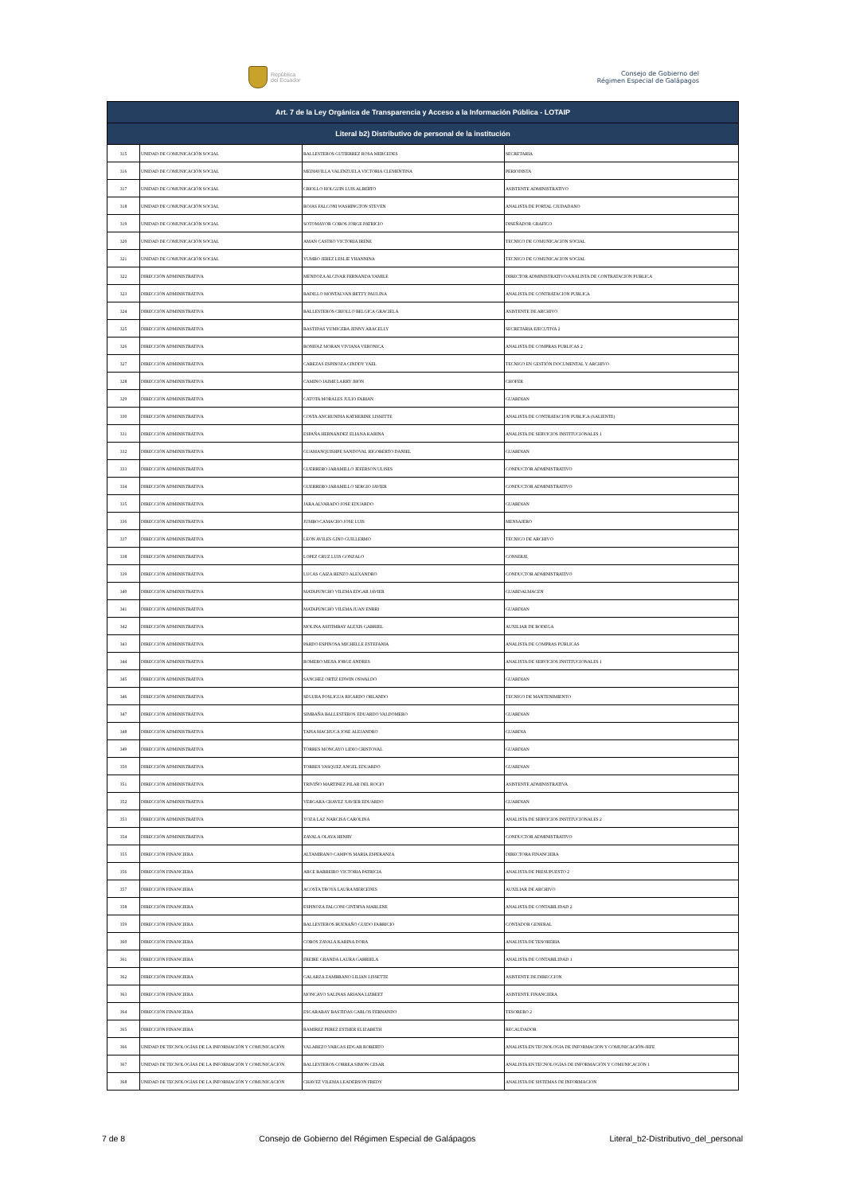República
del Ecuador
Consejo de Gobierno del
Régimen Especial de Galápagos
| Art. 7 de la Ley Orgánica de Transparencia y Acceso a la Información Pública - LOTAIP | | | |
| --- | --- | --- | --- |
| Literal b2) Distributivo de personal de la institución | | | |
| 315 | UNIDAD DE COMUNICACIÓN SOCIAL | BALLESTEROS GUTIERREZ ROSA MERCEDES | SECRETARIA |
| 316 | UNIDAD DE COMUNICACIÓN SOCIAL | MEDIAVILLA VALENZUELA VICTORIA CLEMENTINA | PERIODISTA |
| 317 | UNIDAD DE COMUNICACIÓN SOCIAL | CRIOLLO HOLGUIN LUIS ALBERTO | ASISTENTE ADMINISTRATIVO |
| 318 | UNIDAD DE COMUNICACIÓN SOCIAL | ROJAS FALCONI WASHINGTON STEVEN | ANALISTA DE PORTAL CIUDADANO |
| 319 | UNIDAD DE COMUNICACIÓN SOCIAL | SOTOMAYOR COBOS JORGE PATRICIO | DISEÑADOR GRAFICO |
| 320 | UNIDAD DE COMUNICACIÓN SOCIAL | AMAN CASTRO VICTORIA IRENE | TECNICO DE COMUNICACION SOCIAL |
| 321 | UNIDAD DE COMUNICACIÓN SOCIAL | YUMBO JEREZ LESLIE YHANNINA | TECNICO DE COMUNICACION SOCIAL |
| 322 | DIRECCIÓN ADMINISTRATIVA | MENDOZA ALCIVAR FERNANDA YAMILE | DIRECTOR ADMINISTRATIVO/ANALISTA DE CONTRATACION PUBLICA |
| 323 | DIRECCIÓN ADMINISTRATIVA | BADILLO MONTALVAN BETTY PAULINA | ANALISTA DE CONTRATACION PUBLICA |
| 324 | DIRECCIÓN ADMINISTRATIVA | BALLESTEROS CRIOLLO BELGICA GRACIELA | ASISTENTE DE ARCHIVO |
| 325 | DIRECCIÓN ADMINISTRATIVA | BASTIDAS YUMICEBA JENNY ARACELLY | SECRETARIA EJECUTIVA 2 |
| 326 | DIRECCIÓN ADMINISTRATIVA | BONIFAZ MORAN VIVIANA VERONICA | ANALISTA DE COMPRAS PUBLICAS 2 |
| 327 | DIRECCIÓN ADMINISTRATIVA | CABEZAS ESPINOZA CINDDY YAEL | TECNICO EN GESTIÓN DOCUMENTAL Y ARCHIVO |
| 328 | DIRECCIÓN ADMINISTRATIVA | CAMINO JAIME LARRY JHON | CHOFER |
| 329 | DIRECCIÓN ADMINISTRATIVA | CATOTA MORALES JULIO FABIAN | GUARDIAN |
| 330 | DIRECCIÓN ADMINISTRATIVA | COSTA ANCHUNDIA KATHERINE LISSETTE | ANALISTA DE CONTRATACION PUBLICA (SALIENTE) |
| 331 | DIRECCIÓN ADMINISTRATIVA | ESPAÑA HERNANDEZ ELIANA KARINA | ANALISTA DE SERVICIOS INSTITUCIONALES 1 |
| 332 | DIRECCIÓN ADMINISTRATIVA | GUAMANQUISHPE SANDOVAL RIGOBERTO DANIEL | GUARDIAN |
| 333 | DIRECCIÓN ADMINISTRATIVA | GUERRERO JARAMILLO JEFERSON ULISES | CONDUCTOR ADMINISTRATIVO |
| 334 | DIRECCIÓN ADMINISTRATIVA | GUERRERO JARAMILLO SERGIO JAVIER | CONDUCTOR ADMINISTRATIVO |
| 335 | DIRECCIÓN ADMINISTRATIVA | JARA ALVARADO JOSE EDUARDO | GUARDIAN |
| 336 | DIRECCIÓN ADMINISTRATIVA | JUMBO CAMACHO JOSE LUIS | MENSAJERO |
| 337 | DIRECCIÓN ADMINISTRATIVA | LEON AVILES GINO GUILLERMO | TÉCNICO DE ARCHIVO |
| 338 | DIRECCIÓN ADMINISTRATIVA | LOPEZ CRUZ LUIS GONZALO | CONSERJE |
| 339 | DIRECCIÓN ADMINISTRATIVA | LUCAS CAIZA RENZO ALEXANDRO | CONDUCTOR ADMINISTRATIVO |
| 340 | DIRECCIÓN ADMINISTRATIVA | MATAPUNCHO VILEMA EDGAR JAVIER | GUARDALMACEN |
| 341 | DIRECCIÓN ADMINISTRATIVA | MATAPUNCHO VILEMA JUAN ENRRI | GUARDIAN |
| 342 | DIRECCIÓN ADMINISTRATIVA | MOLINA ASITIMBAY ALEXIS GABRIEL | AUXILIAR DE BODEGA |
| 343 | DIRECCIÓN ADMINISTRATIVA | PARDO ESPINOSA MICHELLE ESTEFANIA | ANALISTA DE COMPRAS PÚBLICAS |
| 344 | DIRECCIÓN ADMINISTRATIVA | ROMERO MEJIA JORGE ANDRES | ANALISTA DE SERVICIOS INSTITUCIONALES 1 |
| 345 | DIRECCIÓN ADMINISTRATIVA | SANCHEZ ORTIZ EDWIN OSWALDO | GUARDIAN |
| 346 | DIRECCIÓN ADMINISTRATIVA | SEGURA POSLIGUA RICARDO ORLANDO | TECNICO DE MANTENIMIENTO |
| 347 | DIRECCIÓN ADMINISTRATIVA | SIMBAÑA BALLESTEROS EDUARDO VALDOMERO | GUARDIAN |
| 348 | DIRECCIÓN ADMINISTRATIVA | TAPIA MACHUCA JOSE ALEJANDRO | GUARDIA |
| 349 | DIRECCIÓN ADMINISTRATIVA | TORRES MONCAYO LIDIO CRISTOVAL | GUARDIAN |
| 350 | DIRECCIÓN ADMINISTRATIVA | TORRES VASQUEZ ANGEL EDUARDO | GUARDIAN |
| 351 | DIRECCIÓN ADMINISTRATIVA | TRIVIÑO MARTINEZ PILAR DEL ROCIO | ASISTENTE ADMINISTRATIVA |
| 352 | DIRECCIÓN ADMINISTRATIVA | VERGARA CHAVEZ XAVIER EDUARDO | GUARDIAN |
| 353 | DIRECCIÓN ADMINISTRATIVA | YOZA LAZ NARCISA CAROLINA | ANALISTA DE SERVICIOS INSTITUCIONALES 2 |
| 354 | DIRECCIÓN ADMINISTRATIVA | ZAVALA OLAYA HENRY | CONDUCTOR ADMINISTRATIVO |
| 355 | DIRECCIÓN FINANCIERA | ALTAMIRANO CAMPOS MARIA ESPERANZA | DIRECTORA FINANCIERA |
| 356 | DIRECCIÓN FINANCIERA | ARCE BARREIRO VICTORIA PATRICIA | ANALISTA DE PRESUPUESTO 2 |
| 357 | DIRECCIÓN FINANCIERA | ACOSTA TROYA LAURA MERCEDES | AUXILIAR DE ARCHIVO |
| 358 | DIRECCIÓN FINANCIERA | ESPINOZA FALCONI CINTHYA MARLENE | ANALISTA DE CONTABILIDAD 2 |
| 359 | DIRECCIÓN FINANCIERA | BALLESTEROS BUENAÑO GUIDO FABRICIO | CONTADOR GENERAL |
| 360 | DIRECCIÓN FINANCIERA | COBOS ZAVALA KARINA DORA | ANALISTA DE TESORERIA |
| 361 | DIRECCIÓN FINANCIERA | FREIRE GRANDA LAURA GABRIELA | ANALISTA DE CONTABILIDAD 1 |
| 362 | DIRECCIÓN FINANCIERA | GALARZA ZAMBRANO LILIAN LISSETTE | ASISTENTE DE DIRECCION |
| 363 | DIRECCIÓN FINANCIERA | MONCAYO SALINAS ARIANA LIZBEET | ASISTENTE FINANCIERA |
| 364 | DIRECCIÓN FINANCIERA | ESCARABAY BASTIDAS CARLOS FERNANDO | TESORERO 2 |
| 365 | DIRECCIÓN FINANCIERA | RAMIREZ PEREZ ESTHER ELIZABETH | RECAUDADOR |
| 366 | UNIDAD DE TECNOLOGÍAS DE LA INFORMACIÓN Y COMUNICACIÓN | VALAREZO VARGAS EDGAR ROBERTO | ANALISTA EN TECNOLOGIA DE INFORMACION Y COMUNICACIÓN-JEFE |
| 367 | UNIDAD DE TECNOLOGÍAS DE LA INFORMACIÓN Y COMUNICACIÓN | BALLESTEROS CORREA SIMON CESAR | ANALISTA EN TECNOLOGÍAS DE INFORMACIÓN Y COMUNICACIÓN 1 |
| 368 | UNIDAD DE TECNOLOGÍAS DE LA INFORMACIÓN Y COMUNICACIÓN | CHAVEZ VILEMA LEADERSON FREDY | ANALISTA DE SISTEMAS DE INFORMACION |
7 de 8 Consejo de Gobierno del Régimen Especial de Galápagos Literal_b2-Distributivo_del_personal